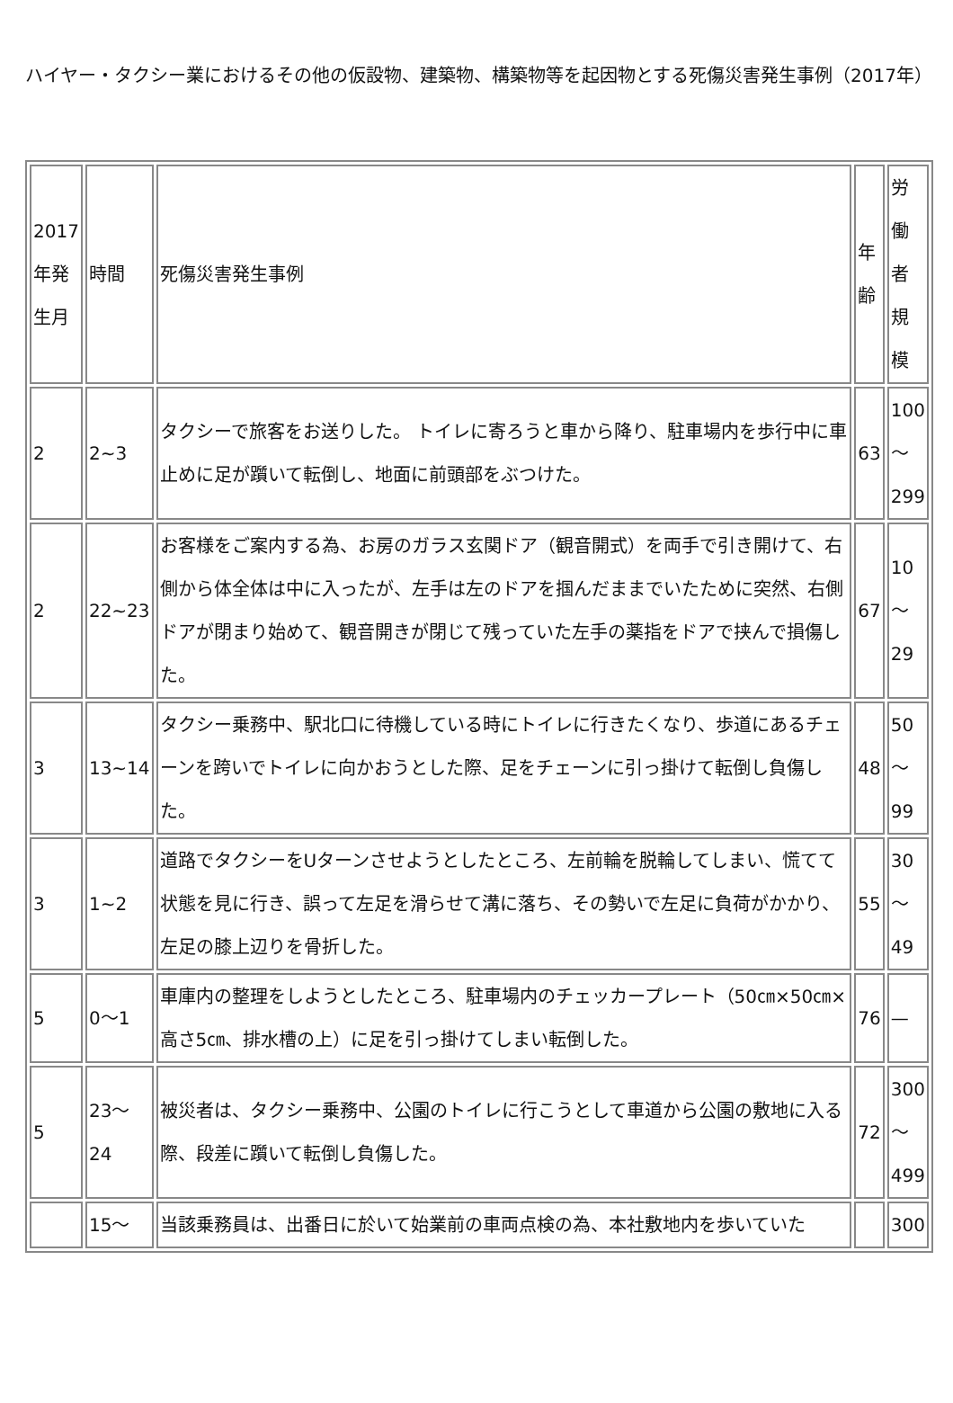ハイヤー・タクシー業におけるその他の仮設物、建築物、構築物等を起因物とする死傷災害発生事例（2017年）
| 2017年発生月 | 時間 | 死傷災害発生事例 | 年齢 | 労働者規模 |
| 2 | 2~3 | タクシーで旅客をお送りした。 トイレに寄ろうと車から降り、駐車場内を歩行中に車止めに足が躓いて転倒し、地面に前頭部をぶつけた。 | 63 | 100～299 |
| 2 | 22~23 | お客様をご案内する為、お房のガラス玄関ドア（観音開式）を両手で引き開けて、右側から体全体は中に入ったが、左手は左のドアを掴んだままでいたために突然、右側ドアが閉まり始めて、観音開きが閉じて残っていた左手の薬指をドアで挟んで損傷した。 | 67 | 10～29 |
| 3 | 13~14 | タクシー乗務中、駅北口に待機している時にトイレに行きたくなり、歩道にあるチェーンを跨いでトイレに向かおうとした際、足をチェーンに引っ掛けて転倒し負傷した。 | 48 | 50～99 |
| 3 | 1~2 | 道路でタクシーをUターンさせようとしたところ、左前輪を脱輪してしまい、慌てて状態を見に行き、誤って左足を滑らせて溝に落ち、その勢いで左足に負荷がかかり、左足の膝上辺りを骨折した。 | 55 | 30～49 |
| 5 | 0～1 | 車庫内の整理をしようとしたところ、駐車場内のチェッカープレート（50㎝×50㎝×高さ5㎝、排水槽の上）に足を引っ掛けてしまい転倒した。 | 76 | — |
| 5 | 23～24 | 被災者は、タクシー乗務中、公園のトイレに行こうとして車道から公園の敷地に入る際、段差に躓いて転倒し負傷した。 | 72 | 300～499 |
| | 15～ | 当該乗務員は、出番日に於いて始業前の車両点検の為、本社敷地内を歩いていた | | 300 |